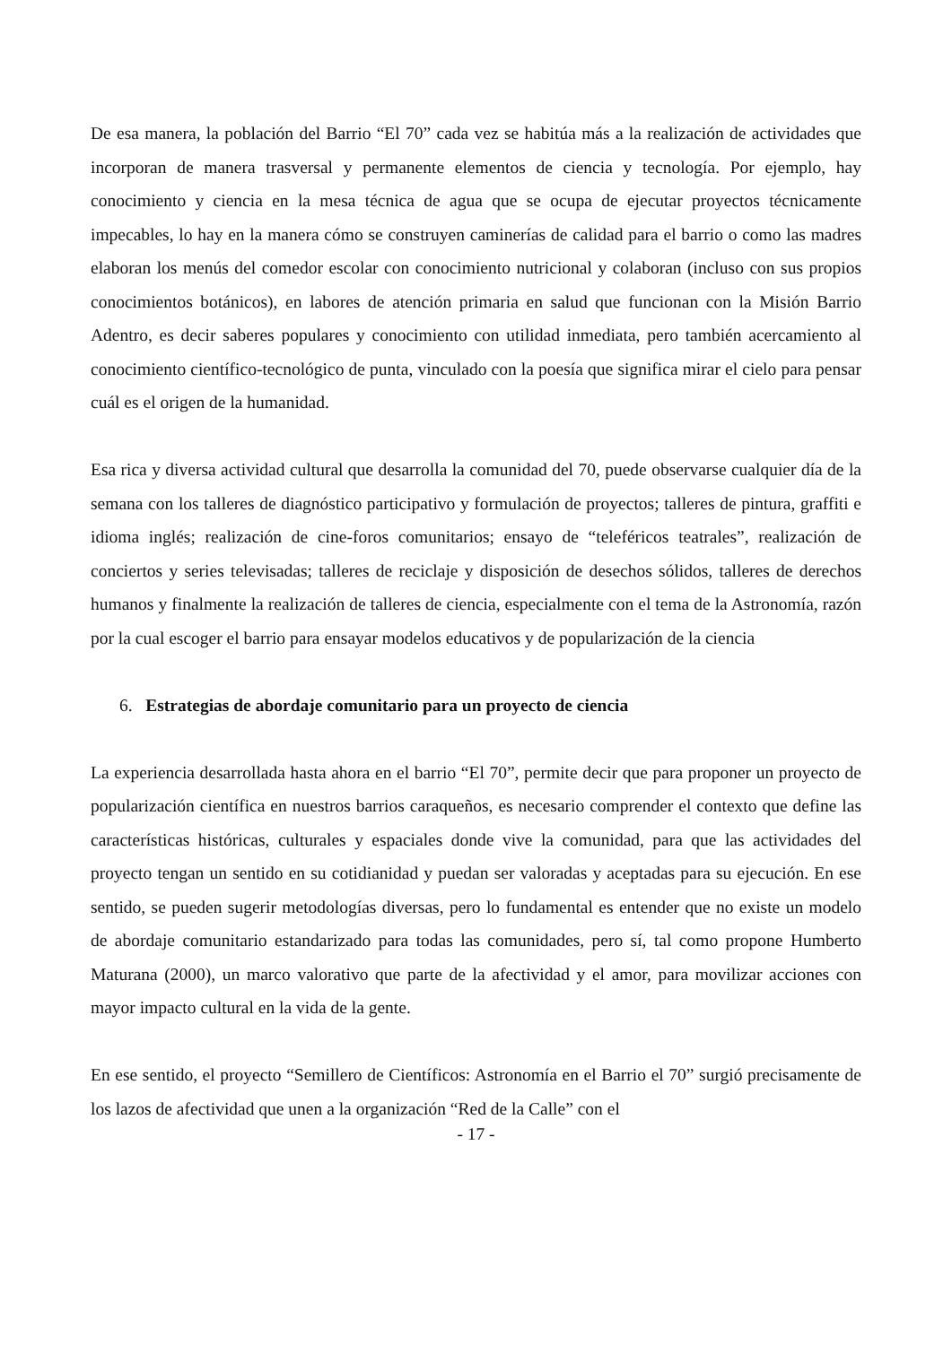De esa manera, la población del Barrio “El 70” cada vez se habitúa más a la realización de actividades que incorporan de manera trasversal y permanente elementos de ciencia y tecnología. Por ejemplo, hay conocimiento y ciencia en la mesa técnica de agua que se ocupa de ejecutar proyectos técnicamente impecables, lo hay en la manera cómo se construyen caminerías de calidad para el barrio o como las madres elaboran los menús del comedor escolar con conocimiento nutricional y colaboran (incluso con sus propios conocimientos botánicos), en labores de atención primaria en salud que funcionan con la Misión Barrio Adentro, es decir saberes populares y conocimiento con utilidad inmediata, pero también acercamiento al conocimiento científico-tecnológico de punta, vinculado con la poesía que significa mirar el cielo para pensar cuál es el origen de la humanidad.
Esa rica y diversa actividad cultural que desarrolla la comunidad del 70, puede observarse cualquier día de la semana con los talleres de diagnóstico participativo y formulación de proyectos; talleres de pintura, graffiti e idioma inglés; realización de cine-foros comunitarios; ensayo de “teleféricos teatrales”, realización de conciertos y series televisadas; talleres de reciclaje y disposición de desechos sólidos, talleres de derechos humanos y finalmente la realización de talleres de ciencia, especialmente con el tema de la Astronomía, razón por la cual escoger el barrio para ensayar modelos educativos y de popularización de la ciencia
6. Estrategias de abordaje comunitario para un proyecto de ciencia
La experiencia desarrollada hasta ahora en el barrio “El 70”, permite decir que para proponer un proyecto de popularización científica en nuestros barrios caraqueños, es necesario comprender el contexto que define las características históricas, culturales y espaciales donde vive la comunidad, para que las actividades del proyecto tengan un sentido en su cotidianidad y puedan ser valoradas y aceptadas para su ejecución. En ese sentido, se pueden sugerir metodologías diversas, pero lo fundamental es entender que no existe un modelo de abordaje comunitario estandarizado para todas las comunidades, pero sí, tal como propone Humberto Maturana (2000), un marco valorativo que parte de la afectividad y el amor, para movilizar acciones con mayor impacto cultural en la vida de la gente.
En ese sentido, el proyecto “Semillero de Científicos: Astronomía en el Barrio el 70” surgió precisamente de los lazos de afectividad que unen a la organización “Red de la Calle” con el
- 17 -